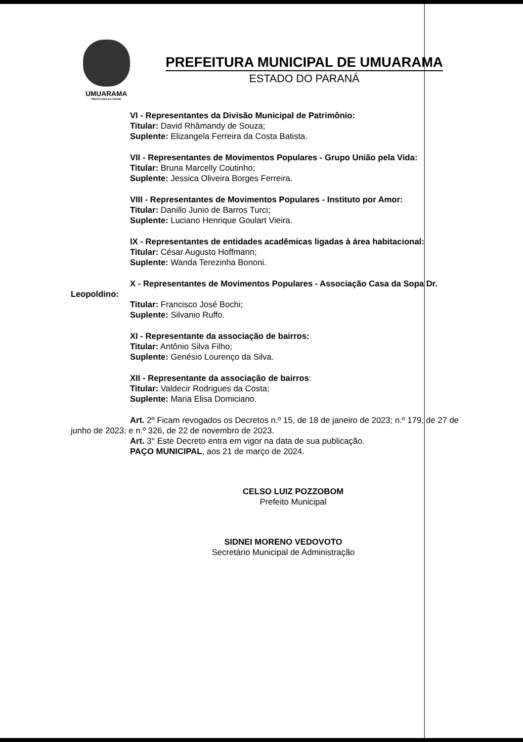UMUARAMA
PREFEITURA DA CIDADE
PREFEITURA MUNICIPAL DE UMUARAMA
ESTADO DO PARANÁ
VI - Representantes da Divisão Municipal de Patrimônio:
Titular: David Rhâmandy de Souza;
Suplente: Elizangela Ferreira da Costa Batista.
VII - Representantes de Movimentos Populares - Grupo União pela Vida:
Titular: Bruna Marcelly Coutinho;
Suplente: Jessica Oliveira Borges Ferreira.
VIII - Representantes de Movimentos Populares - Instituto por Amor:
Titular: Danillo Junio de Barros Turci;
Suplente: Luciano Henrique Goulart Vieira.
IX - Representantes de entidades acadêmicas ligadas à área habitacional:
Titular: César Augusto Hoffmann;
Suplente: Wanda Terezinha Bononi.
X - Representantes de Movimentos Populares - Associação Casa da Sopa Dr. Leopoldino:
Titular: Francisco José Bochi;
Suplente: Silvanio Ruffo.
XI - Representante da associação de bairros:
Titular: Antônio Silva Filho;
Suplente: Genésio Lourenço da Silva.
XII - Representante da associação de bairros:
Titular: Valdecir Rodrigues da Costa;
Suplente: Maria Elisa Domiciano.
Art. 2º Ficam revogados os Decretos n.º 15, de 18 de janeiro de 2023; n.º 179, de 27 de junho de 2023; e n.º 326, de 22 de novembro de 2023.
Art. 3° Este Decreto entra em vigor na data de sua publicação.
PAÇO MUNICIPAL, aos 21 de março de 2024.
CELSO LUIZ POZZOBOM
Prefeito Municipal
SIDNEI MORENO VEDOVOTO
Secretário Municipal de Administração